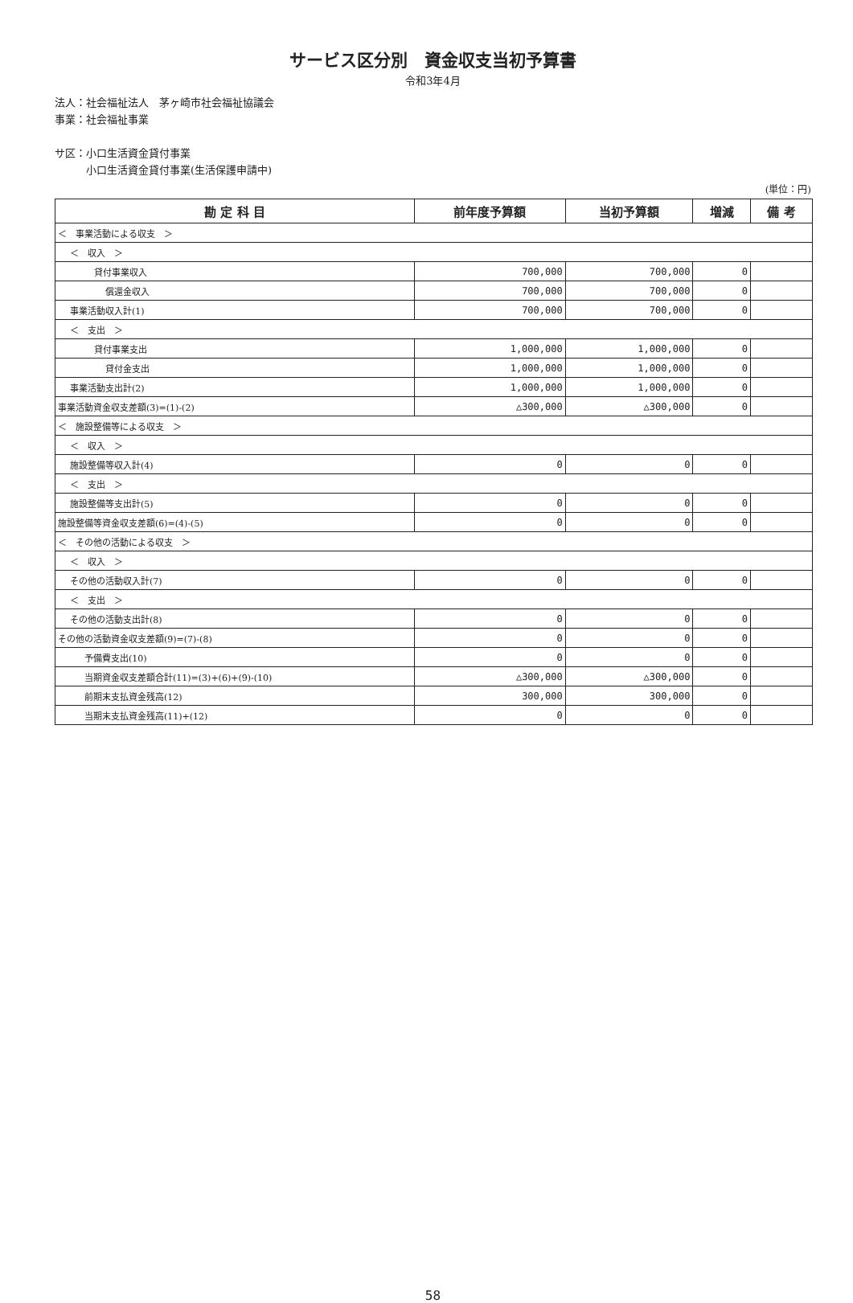サービス区分別　資金収支当初予算書
令和3年4月
法人：社会福祉法人　茅ヶ崎市社会福祉協議会
事業：社会福祉事業
サ区：小口生活資金貸付事業
　　　小口生活資金貸付事業(生活保護申請中)
(単位：円)
| 勘 定 科 目 | 前年度予算額 | 当初予算額 | 増減 | 備 考 |
| --- | --- | --- | --- | --- |
| ＜ 事業活動による収支 ＞ | | | | |
| ＜ 収入 ＞ | | | | |
| 貸付事業収入 | 700,000 | 700,000 | 0 | |
| 償還金収入 | 700,000 | 700,000 | 0 | |
| 事業活動収入計(1) | 700,000 | 700,000 | 0 | |
| ＜ 支出 ＞ | | | | |
| 貸付事業支出 | 1,000,000 | 1,000,000 | 0 | |
| 貸付金支出 | 1,000,000 | 1,000,000 | 0 | |
| 事業活動支出計(2) | 1,000,000 | 1,000,000 | 0 | |
| 事業活動資金収支差額(3)=(1)-(2) | △300,000 | △300,000 | 0 | |
| ＜ 施設整備等による収支 ＞ | | | | |
| ＜ 収入 ＞ | | | | |
| 施設整備等収入計(4) | 0 | 0 | 0 | |
| ＜ 支出 ＞ | | | | |
| 施設整備等支出計(5) | 0 | 0 | 0 | |
| 施設整備等資金収支差額(6)=(4)-(5) | 0 | 0 | 0 | |
| ＜ その他の活動による収支 ＞ | | | | |
| ＜ 収入 ＞ | | | | |
| その他の活動収入計(7) | 0 | 0 | 0 | |
| ＜ 支出 ＞ | | | | |
| その他の活動支出計(8) | 0 | 0 | 0 | |
| その他の活動資金収支差額(9)=(7)-(8) | 0 | 0 | 0 | |
| 予備費支出(10) | 0 | 0 | 0 | |
| 当期資金収支差額合計(11)=(3)+(6)+(9)-(10) | △300,000 | △300,000 | 0 | |
| 前期末支払資金残高(12) | 300,000 | 300,000 | 0 | |
| 当期末支払資金残高(11)+(12) | 0 | 0 | 0 | |
58